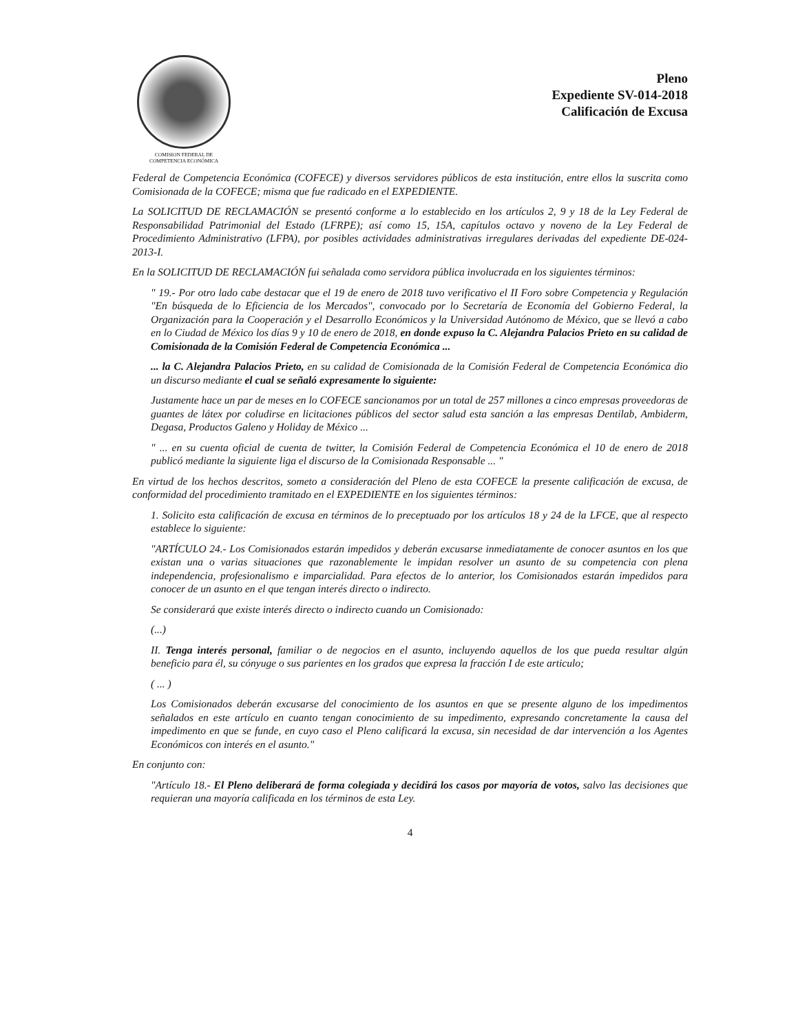COMISION FEDERAL DE
COMPETENCIA ECONÓMICA
Pleno
Expediente SV-014-2018
Calificación de Excusa
Federal de Competencia Económica (COFECE) y diversos servidores públicos de esta institución, entre ellos la suscrita como Comisionada de la COFECE; misma que fue radicado en el EXPEDIENTE.
La SOLICITUD DE RECLAMACIÓN se presentó conforme a lo establecido en los artículos 2, 9 y 18 de la Ley Federal de Responsabilidad Patrimonial del Estado (LFRPE); así como 15, 15A, capítulos octavo y noveno de la Ley Federal de Procedimiento Administrativo (LFPA), por posibles actividades administrativas irregulares derivadas del expediente DE-024-2013-I.
En la SOLICITUD DE RECLAMACIÓN fui señalada como servidora pública involucrada en los siguientes términos:
" 19.- Por otro lado cabe destacar que el 19 de enero de 2018 tuvo verificativo el II Foro sobre Competencia y Regulación "En búsqueda de lo Eficiencia de los Mercados", convocado por lo Secretaría de Economía del Gobierno Federal, la Organización para la Cooperación y el Desarrollo Económicos y la Universidad Autónomo de México, que se llevó a cabo en lo Ciudad de México los días 9 y 10 de enero de 2018, en donde expuso la C. Alejandra Palacios Prieto en su calidad de Comisionada de la Comisión Federal de Competencia Económica ...
... la C. Alejandra Palacios Prieto, en su calidad de Comisionada de la Comisión Federal de Competencia Económica dio un discurso mediante el cual se señaló expresamente lo siguiente:
Justamente hace un par de meses en lo COFECE sancionamos por un total de 257 millones a cinco empresas proveedoras de guantes de látex por coludirse en licitaciones públicos del sector salud esta sanción a las empresas Dentilab, Ambiderm, Degasa, Productos Galeno y Holiday de México ...
" ... en su cuenta oficial de cuenta de twitter, la Comisión Federal de Competencia Económica el 10 de enero de 2018 publicó mediante la siguiente liga el discurso de la Comisionada Responsable ... "
En virtud de los hechos descritos, someto a consideración del Pleno de esta COFECE la presente calificación de excusa, de conformidad del procedimiento tramitado en el EXPEDIENTE en los siguientes términos:
1. Solicito esta calificación de excusa en términos de lo preceptuado por los artículos 18 y 24 de la LFCE, que al respecto establece lo siguiente:
"ARTÍCULO 24.- Los Comisionados estarán impedidos y deberán excusarse inmediatamente de conocer asuntos en los que existan una o varias situaciones que razonablemente le impidan resolver un asunto de su competencia con plena independencia, profesionalismo e imparcialidad. Para efectos de lo anterior, los Comisionados estarán impedidos para conocer de un asunto en el que tengan interés directo o indirecto.
Se considerará que existe interés directo o indirecto cuando un Comisionado:
(...)
II. Tenga interés personal, familiar o de negocios en el asunto, incluyendo aquellos de los que pueda resultar algún beneficio para él, su cónyuge o sus parientes en los grados que expresa la fracción I de este articulo;
( ... )
Los Comisionados deberán excusarse del conocimiento de los asuntos en que se presente alguno de los impedimentos señalados en este artículo en cuanto tengan conocimiento de su impedimento, expresando concretamente la causa del impedimento en que se funde, en cuyo caso el Pleno calificará la excusa, sin necesidad de dar intervención a los Agentes Económicos con interés en el asunto."
En conjunto con:
"Artículo 18.- El Pleno deliberará de forma colegiada y decidirá los casos por mayoría de votos, salvo las decisiones que requieran una mayoría calificada en los términos de esta Ley.
4